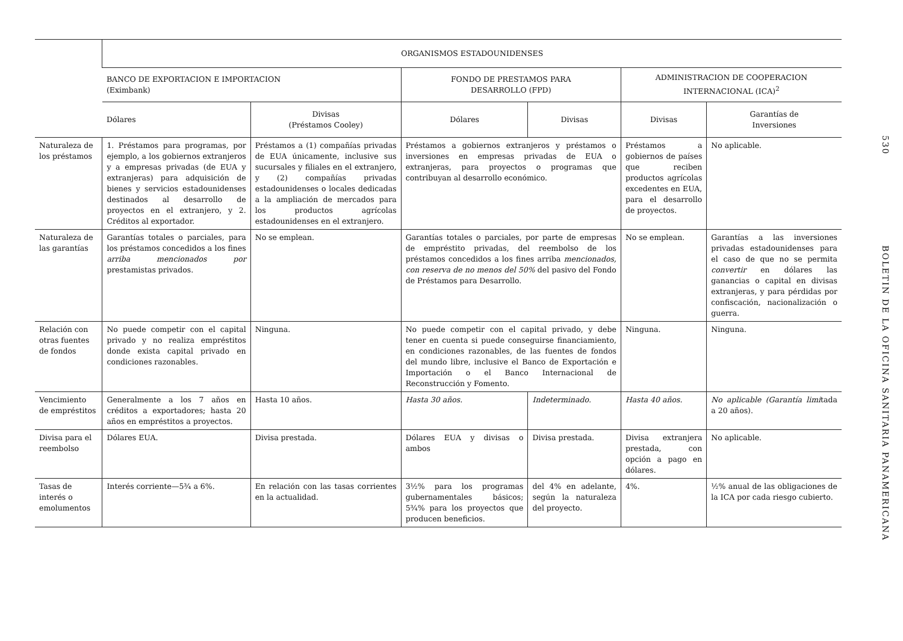| | ORGANISMOS ESTADOUNIDENSES | | | | | |
| --- | --- | --- | --- | --- | --- | --- |
| | BANCO DE EXPORTACION E IMPORTACION (Eximbank) | | FONDO DE PRESTAMOS PARA DESARROLLO (FPD) | | ADMINISTRACION DE COOPERACION INTERNACIONAL (ICA)<sup>2</sup> | |
| | Dólares | Divisas (Préstamos Cooley) | Dólares | Divisas | Divisas | Garantías de Inversiones |
| Naturaleza de los préstamos | 1. Préstamos para programas, por ejemplo, a los gobiernos extranjeros y a empresas privadas (de EUA y extranjeras) para adquisición de bienes y servicios estadounidenses destinados al desarrollo de proyectos en el extranjero, y 2. Créditos al exportador. | Préstamos a (1) compañías privadas de EUA únicamente, inclusive sus sucursales y filiales en el extranjero, y (2) compañías privadas estadounidenses o locales dedicadas a la ampliación de mercados para los productos agrícolas estadounidenses en el extranjero. | Préstamos a gobiernos extranjeros y préstamos o inversiones en empresas privadas de EUA o extranjeras, para proyectos o programas que contribuyan al desarrollo económico. | | Préstamos a gobiernos de países que reciben productos agrícolas excedentes en EUA, para el desarrollo de proyectos. | No aplicable. |
| Naturaleza de las garantías | Garantías totales o parciales, para los préstamos concedidos a los fines arriba mencionados por prestamistas privados. | No se emplean. | Garantías totales o parciales, por parte de empresas de empréstito privadas, del reembolso de los préstamos concedidos a los fines arriba mencionados, con reserva de no menos del 50% del pasivo del Fondo de Préstamos para Desarrollo. | | No se emplean. | Garantías a las inversiones privadas estadounidenses para el caso de que no se permita convertir en dólares las ganancias o capital en divisas extranjeras, y para pérdidas por confiscación, nacionalización o guerra. |
| Relación con otras fuentes de fondos | No puede competir con el capital privado y no realiza empréstitos donde exista capital privado en condiciones razonables. | Ninguna. | No puede competir con el capital privado, y debe tener en cuenta si puede conseguirse financiamiento, en condiciones razonables, de las fuentes de fondos del mundo libre, inclusive el Banco de Exportación e Importación o el Banco Internacional de Reconstrucción y Fomento. | | Ninguna. | Ninguna. |
| Vencimiento de empréstitos | Generalmente a los 7 años en créditos a exportadores; hasta 20 años en empréstitos a proyectos. | Hasta 10 años. | Hasta 30 años. | Indeterminado. | Hasta 40 años. | No aplicable (Garantía limi tada a 20 años). |
| Divisa para el reembolso | Dólares EUA. | Divisa prestada. | Dólares EUA y divisas o ambos | Divisa prestada. | Divisa extranjera prestada, con opción a pago en dólares. | No aplicable. |
| Tasas de interés o emolumentos | Interés corriente—5¾ a 6%. | En relación con las tasas corrientes en la actualidad. | 3½% para los programas gubernamentales básicos; 5¾% para los proyectos que producen beneficios. | del 4% en adelante, según la naturaleza del proyecto. | 4%. | ½% anual de las obligaciones de la ICA por cada riesgo cubierto. |
530
BOLETIN DE LA OFICINA SANITARIA PANAMERICANA